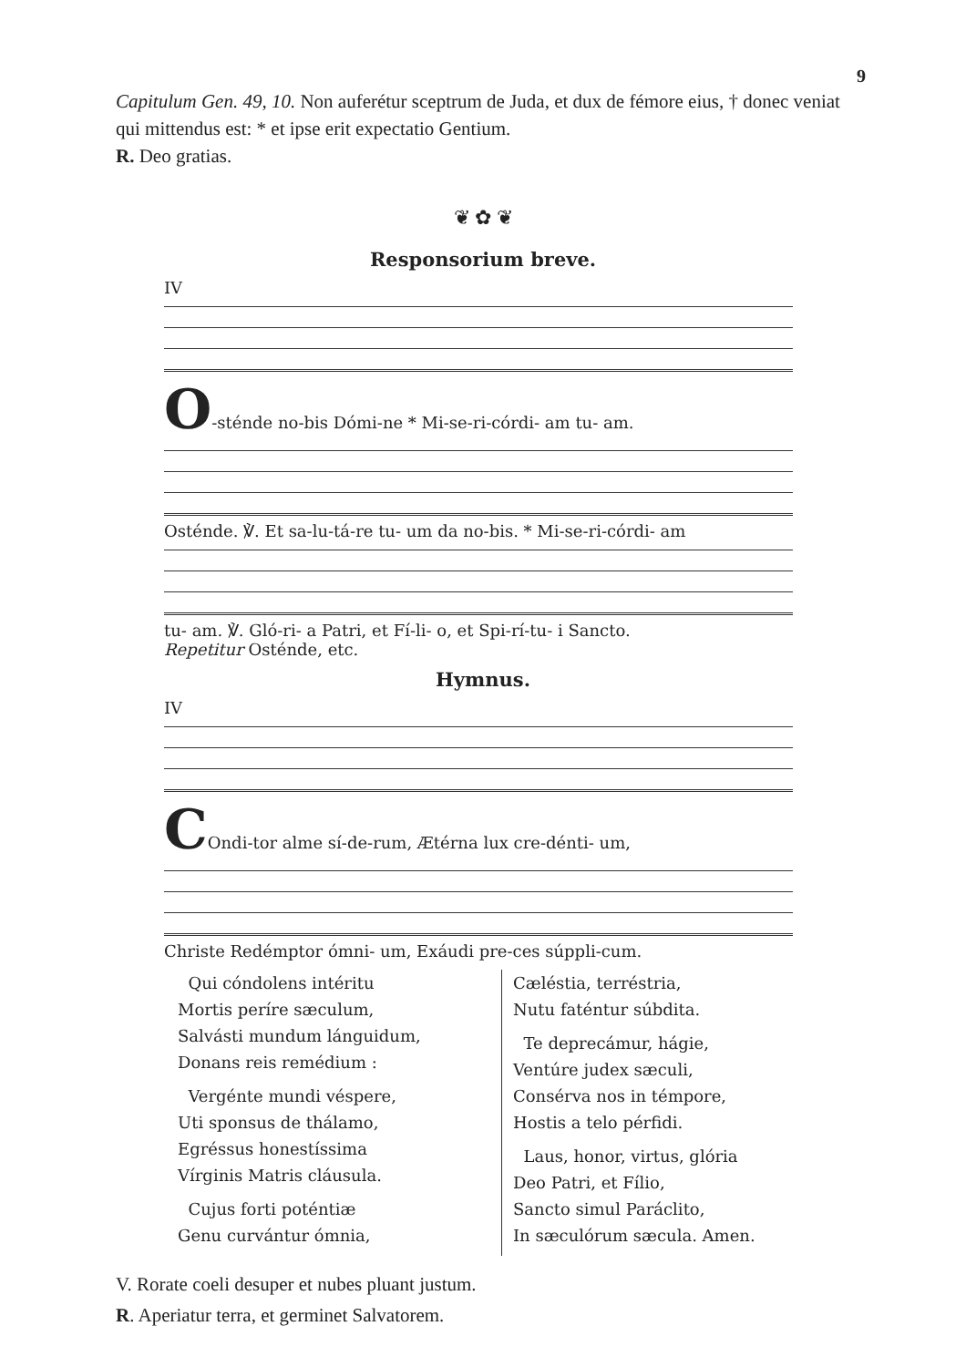9
Capitulum Gen. 49, 10. Non auferétur sceptrum de Juda, et dux de fémore eius, † donec veniat qui mittendus est: * et ipse erit expectatio Gentium.
R. Deo gratias.
❦ ✿ ❦
Responsorium breve.
IV
O-sténde no-bis Dómi-ne * Mi-se-ri-córdi- am tu- am.
Osténde. ℣. Et sa-lu-tá-re tu- um da no-bis. * Mi-se-ri-córdi- am
tu- am. ℣. Gló-ri- a Patri, et Fí-li- o, et Spi-rí-tu- i Sancto.
Repetitur Osténde, etc.
Hymnus.
IV
COndi-tor alme sí-de-rum, Ætérna lux cre-dénti- um,
Christe Redémptor ómni- um, Exáudi pre-ces súppli-cum.
Qui cóndolens intéritu
Mortis períre sæculum,
Salvásti mundum lánguidum,
Donans reis remédium :
Vergénte mundi véspere,
Uti sponsus de thálamo,
Egréssus honestíssima
Vírginis Matris cláusula.
Cujus forti poténtiæ
Genu curvántur ómnia,
Cæléstia, terréstria,
Nutu faténtur súbdita.
Te deprecámur, hágie,
Ventúre judex sæculi,
Consérva nos in témpore,
Hostis a telo pérfidi.
Laus, honor, virtus, glória
Deo Patri, et Fílio,
Sancto simul Paráclito,
In sæculórum sæcula. Amen.
V. Rorate coeli desuper et nubes pluant justum.
R. Aperiatur terra, et germinet Salvatorem.